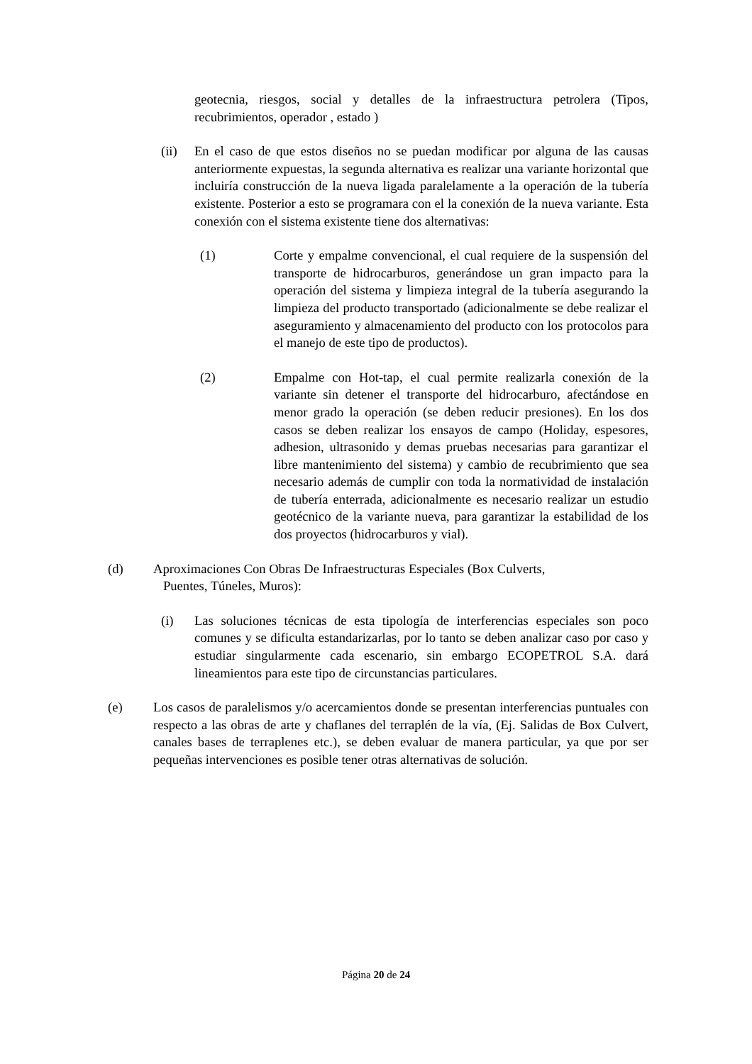geotecnia, riesgos, social y detalles de la infraestructura petrolera (Tipos, recubrimientos, operador , estado )
(ii) En el caso de que estos diseños no se puedan modificar por alguna de las causas anteriormente expuestas, la segunda alternativa es realizar una variante horizontal que incluiría construcción de la nueva ligada paralelamente a la operación de la tubería existente. Posterior a esto se programara con el la conexión de la nueva variante. Esta conexión con el sistema existente tiene dos alternativas:
(1) Corte y empalme convencional, el cual requiere de la suspensión del transporte de hidrocarburos, generándose un gran impacto para la operación del sistema y limpieza integral de la tubería asegurando la limpieza del producto transportado (adicionalmente se debe realizar el aseguramiento y almacenamiento del producto con los protocolos para el manejo de este tipo de productos).
(2) Empalme con Hot-tap, el cual permite realizarla conexión de la variante sin detener el transporte del hidrocarburo, afectándose en menor grado la operación (se deben reducir presiones). En los dos casos se deben realizar los ensayos de campo (Holiday, espesores, adhesion, ultrasonido y demas pruebas necesarias para garantizar el libre mantenimiento del sistema) y cambio de recubrimiento que sea necesario además de cumplir con toda la normatividad de instalación de tubería enterrada, adicionalmente es necesario realizar un estudio geotécnico de la variante nueva, para garantizar la estabilidad de los dos proyectos (hidrocarburos y vial).
(d) Aproximaciones Con Obras De Infraestructuras Especiales (Box Culverts,
Puentes, Túneles, Muros):
(i) Las soluciones técnicas de esta tipología de interferencias especiales son poco comunes y se dificulta estandarizarlas, por lo tanto se deben analizar caso por caso y estudiar singularmente cada escenario, sin embargo ECOPETROL S.A. dará lineamientos para este tipo de circunstancias particulares.
(e) Los casos de paralelismos y/o acercamientos donde se presentan interferencias puntuales con respecto a las obras de arte y chaflanes del terraplén de la vía, (Ej. Salidas de Box Culvert, canales bases de terraplenes etc.), se deben evaluar de manera particular, ya que por ser pequeñas intervenciones es posible tener otras alternativas de solución.
Página 20 de 24